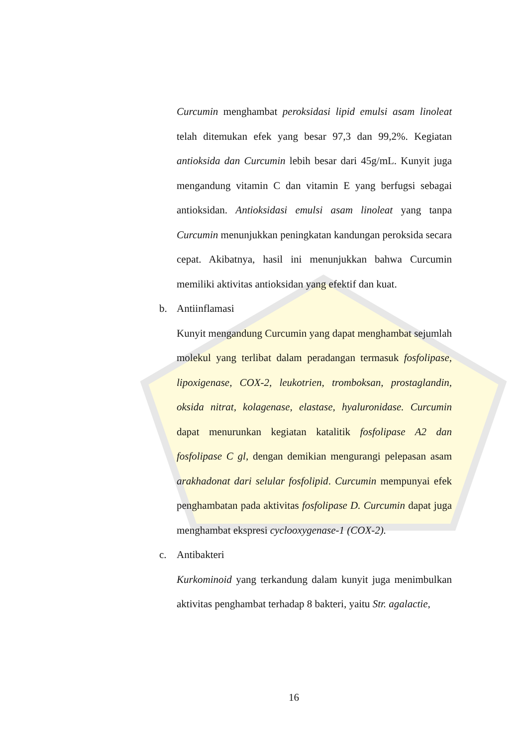Curcumin menghambat peroksidasi lipid emulsi asam linoleat telah ditemukan efek yang besar 97,3 dan 99,2%. Kegiatan antioksida dan Curcumin lebih besar dari 45g/mL. Kunyit juga mengandung vitamin C dan vitamin E yang berfugsi sebagai antioksidan. Antioksidasi emulsi asam linoleat yang tanpa Curcumin menunjukkan peningkatan kandungan peroksida secara cepat. Akibatnya, hasil ini menunjukkan bahwa Curcumin memiliki aktivitas antioksidan yang efektif dan kuat.
b. Antiinflamasi
Kunyit mengandung Curcumin yang dapat menghambat sejumlah molekul yang terlibat dalam peradangan termasuk fosfolipase, lipoxigenase, COX-2, leukotrien, tromboksan, prostaglandin, oksida nitrat, kolagenase, elastase, hyaluronidase. Curcumin dapat menurunkan kegiatan katalitik fosfolipase A2 dan fosfolipase C gl, dengan demikian mengurangi pelepasan asam arakhadonat dari selular fosfolipid. Curcumin mempunyai efek penghambatan pada aktivitas fosfolipase D. Curcumin dapat juga menghambat ekspresi cyclooxygenase-1 (COX-2).
c. Antibakteri
Kurkominoid yang terkandung dalam kunyit juga menimbulkan aktivitas penghambat terhadap 8 bakteri, yaitu Str. agalactie,
16